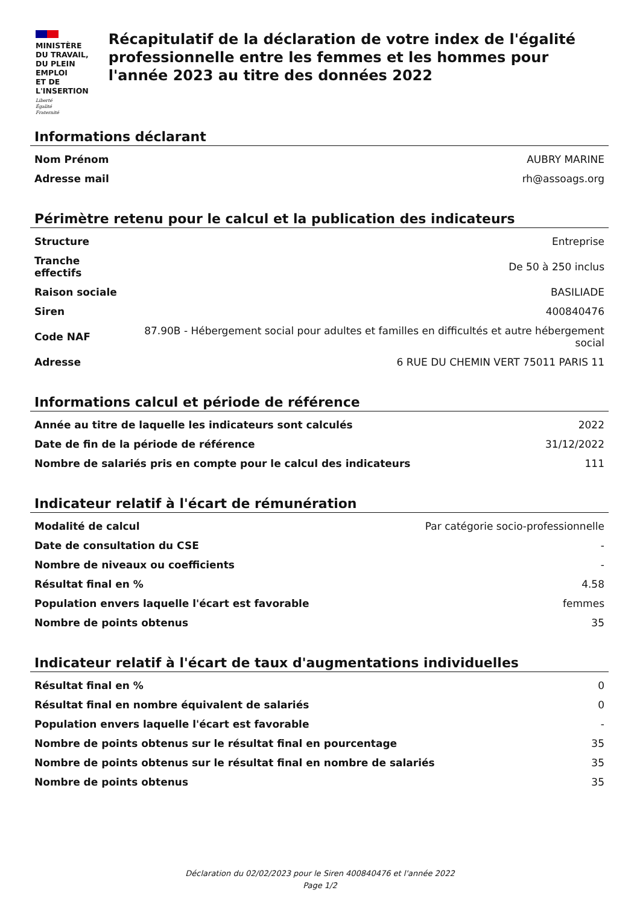MINISTÈRE
DU TRAVAIL,
DU PLEIN EMPLOI
ET DE L'INSERTION
Liberté
Égalité
Fraternité
Récapitulatif de la déclaration de votre index de l'égalité professionnelle entre les femmes et les hommes pour l'année 2023 au titre des données 2022
Informations déclarant
| Nom Prénom | AUBRY MARINE |
| Adresse mail | rh@assoags.org |
Périmètre retenu pour le calcul et la publication des indicateurs
| Structure | Entreprise |
| Tranche effectifs | De 50 à 250 inclus |
| Raison sociale | BASILIADE |
| Siren | 400840476 |
| Code NAF | 87.90B - Hébergement social pour adultes et familles en difficultés et autre hébergement social |
| Adresse | 6 RUE DU CHEMIN VERT 75011 PARIS 11 |
Informations calcul et période de référence
| Année au titre de laquelle les indicateurs sont calculés | 2022 |
| Date de fin de la période de référence | 31/12/2022 |
| Nombre de salariés pris en compte pour le calcul des indicateurs | 111 |
Indicateur relatif à l'écart de rémunération
| Modalité de calcul | Par catégorie socio-professionnelle |
| Date de consultation du CSE | - |
| Nombre de niveaux ou coefficients | - |
| Résultat final en % | 4.58 |
| Population envers laquelle l'écart est favorable | femmes |
| Nombre de points obtenus | 35 |
Indicateur relatif à l'écart de taux d'augmentations individuelles
| Résultat final en % | 0 |
| Résultat final en nombre équivalent de salariés | 0 |
| Population envers laquelle l'écart est favorable | - |
| Nombre de points obtenus sur le résultat final en pourcentage | 35 |
| Nombre de points obtenus sur le résultat final en nombre de salariés | 35 |
| Nombre de points obtenus | 35 |
Déclaration du 02/02/2023 pour le Siren 400840476 et l'année 2022
Page 1/2